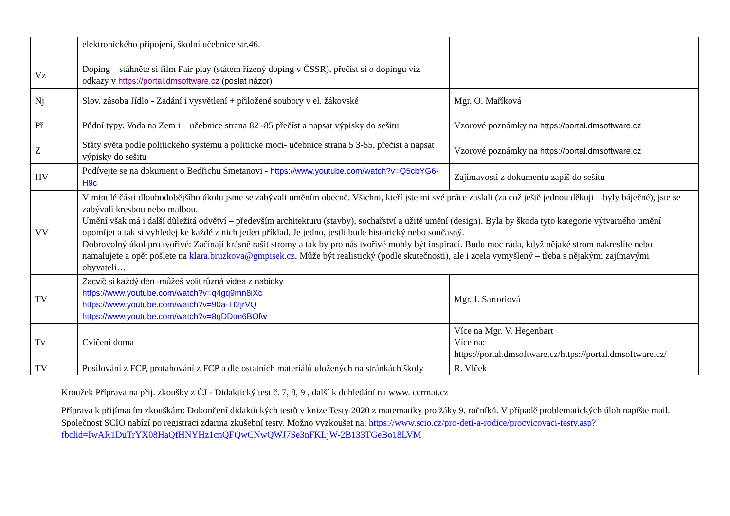| | elektronického připojení, školní učebnice str.46. | |
| Vz | Doping – stáhněte si film Fair play (státem řízený doping v ČSSR), přečíst si o dopingu viz odkazy v https://portal.dmsoftware.cz (poslat názor) | |
| Nj | Slov. zásoba Jídlo - Zadání i vysvětlení + přiložené soubory v el. žákovské | Mgr. O. Maříková |
| Př | Půdní typy. Voda na Zem i – učebnice strana 82 -85 přečíst a napsat výpisky do sešitu | Vzorové poznámky na https://portal.dmsoftware.cz |
| Z | Státy světa podle politického systému a politické moci- učebnice strana 5 3-55, přečíst a napsat výpisky do sešitu | Vzorové poznámky na https://portal.dmsoftware.cz |
| HV | Podívejte se na dokument o Bedřichu Smetanovi - https://www.youtube.com/watch?v=Q5cbYG6-H9c | Zajímavosti z dokumentu zapiš do sešitu |
| VV | V minulé části dlouhodobějšího úkolu jsme se zabývali uměním obecně. Všichni, kteří jste mi své práce zaslali (za což ještě jednou děkuji – byly báječné), jste se zabývali kresbou nebo malbou. Umění však má i další důležitá odvětví – především architekturu (stavby), sochařství a užité umění (design). Byla by škoda tyto kategorie výtvarného umění opomíjet a tak si vyhledej ke každé z nich jeden příklad. Je jedno, jestli bude historický nebo současný. Dobrovolný úkol pro tvořivé: Začínají krásně rašit stromy a tak by pro nás tvořivé mohly být inspirací. Budu moc ráda, když nějaké strom nakreslíte nebo namalujete a opět pošlete na klara.bruzkova@gmpisek.cz . Může být realistický (podle skutečnosti), ale i zcela vymyšlený – třeba s nějakými zajímavými obyvateli… | |
| TV | Zacvič si každý den -můžeš volit různá videa z nabidky https://www.youtube.com/watch?v=q4gq9mn8iXc https://www.youtube.com/watch?v=90a-Tf2jrVQ https://www.youtube.com/watch?v=8qDDtm6BOfw | Mgr. I. Sartoriová |
| Tv | Cvičení doma | Více na Mgr. V. Hegenbart Více na: https://portal.dmsoftware.cz/https://portal.dmsoftware.cz/ |
| TV | Posilování z FCP, protahování z FCP a dle ostatních materiálů uložených na stránkách školy | R. Vlček |
Kroužek Příprava na přij. zkoušky z ČJ - Didaktický test č. 7, 8, 9 , další k dohledání na www. cermat.cz
Příprava k přijímacím zkouškám: Dokončení didaktických testů v knize Testy 2020 z matematiky pro žáky 9. ročníků. V případě problematických úloh napište mail. Společnost SCIO nabízí po registraci zdarma zkušební testy. Možno vyzkoušet na: https://www.scio.cz/pro-deti-a-rodice/procvicovaci-testy.asp?fbclid=IwAR1DuTrYX08HaQfHNYHz1cnQFQwCNwQWJ7Se3nFKLjW-2B133TGeBo18LVM